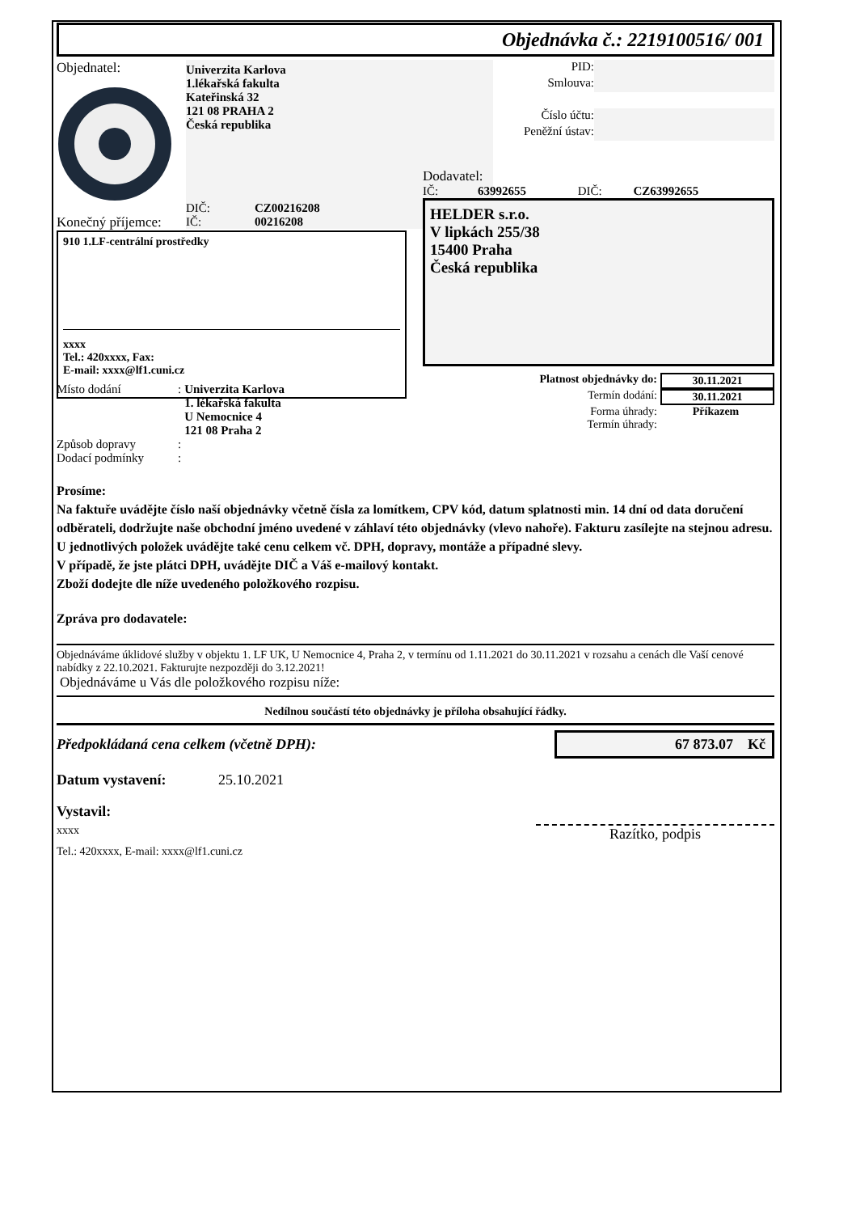Objednávka č.: 2219100516/ 001
Objednatel:
Univerzita Karlova
1.lékařská fakulta
Kateřinská 32
121 08 PRAHA 2
Česká republika
PID:
Smlouva:
Číslo účtu:
Peněžní ústav:
DIČ: CZ00216208
IČ: 00216208
Dodavatel:
IČ: 63992655 DIČ: CZ63992655
Konečný příjemce:
910 1.LF-centrální prostředky
xxxx
Tel.: 420xxxx, Fax:
E-mail: xxxx@lf1.cuni.cz
HELDER s.r.o.
V lipkách 255/38
15400 Praha
Česká republika
Platnost objednávky do: 30.11.2021
Termín dodání: 30.11.2021
Forma úhrady: Příkazem
Termín úhrady:
Místo dodání: Univerzita Karlova
1. lékařská fakulta
U Nemocnice 4
121 08 Praha 2
Způsob dopravy:
Dodací podmínky:
Prosíme:
Na faktuře uvádějte číslo naší objednávky včetně čísla za lomítkem, CPV kód, datum splatnosti min. 14 dní od data doručení odběrateli, dodržujte naše obchodní jméno uvedené v záhlaví této objednávky (vlevo nahoře). Fakturu zasílejte na stejnou adresu.
U jednotlivých položek uvádějte také cenu celkem vč. DPH, dopravy, montáže a případné slevy.
V případě, že jste plátci DPH, uvádějte DIČ a Váš e-mailový kontakt.
Zboží dodejte dle níže uvedeného položkového rozpisu.
Zpráva pro dodavatele:
Objednáváme úklidové služby v objektu 1. LF UK, U Nemocnice 4, Praha 2, v termínu od 1.11.2021 do 30.11.2021 v rozsahu a cenách dle Vaší cenové nabídky z 22.10.2021. Fakturujte nezpozději do 3.12.2021!
Objednáváme u Vás dle položkového rozpisu níže:
Nedílnou součástí této objednávky je příloha obsahující řádky.
Předpokládaná cena celkem (včetně DPH):
67 873.07 Kč
Datum vystavení: 25.10.2021
Vystavil:
xxxx
Tel.: 420xxxx, E-mail: xxxx@lf1.cuni.cz
Razítko, podpis